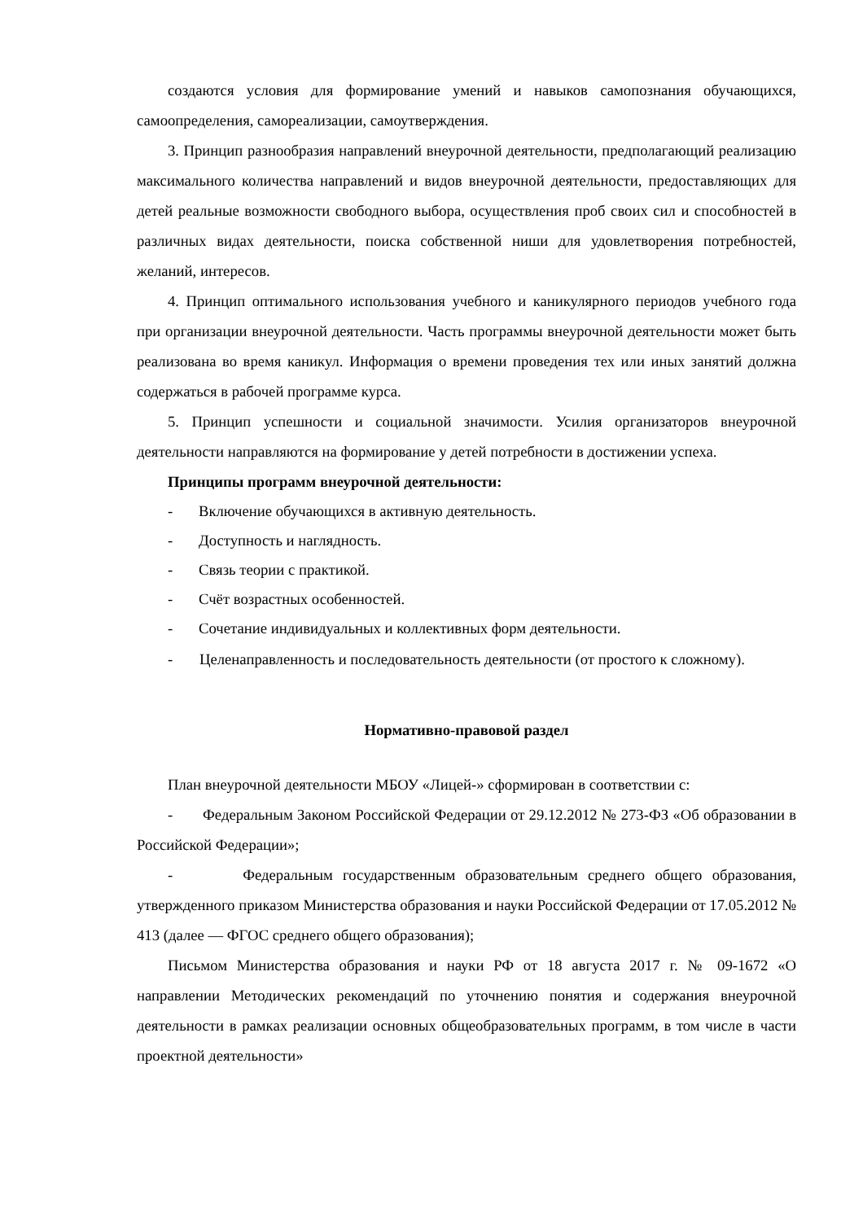создаются условия для формирование умений и навыков самопознания обучающихся, самоопределения, самореализации, самоутверждения.
3. Принцип разнообразия направлений внеурочной деятельности, предполагающий реализацию максимального количества направлений и видов внеурочной деятельности, предоставляющих для детей реальные возможности свободного выбора, осуществления проб своих сил и способностей в различных видах деятельности, поиска собственной ниши для удовлетворения потребностей, желаний, интересов.
4. Принцип оптимального использования учебного и каникулярного периодов учебного года при организации внеурочной деятельности. Часть программы внеурочной деятельности может быть реализована во время каникул. Информация о времени проведения тех или иных занятий должна содержаться в рабочей программе курса.
5. Принцип успешности и социальной значимости. Усилия организаторов внеурочной деятельности направляются на формирование у детей потребности в достижении успеха.
Принципы программ внеурочной деятельности:
- Включение обучающихся в активную деятельность.
- Доступность и наглядность.
- Связь теории с практикой.
- Счёт возрастных особенностей.
- Сочетание индивидуальных и коллективных форм деятельности.
- Целенаправленность и последовательность деятельности (от простого к сложному).
Нормативно-правовой раздел
План внеурочной деятельности МБОУ «Лицей-» сформирован в соответствии с:
- Федеральным Законом Российской Федерации от 29.12.2012 № 273-ФЗ «Об образовании в Российской Федерации»;
- Федеральным государственным образовательным среднего общего образования, утвержденного приказом Министерства образования и науки Российской Федерации от 17.05.2012 № 413 (далее — ФГОС среднего общего образования);
Письмом Министерства образования и науки РФ от 18 августа 2017 г. № 09-1672 «О направлении Методических рекомендаций по уточнению понятия и содержания внеурочной деятельности в рамках реализации основных общеобразовательных программ, в том числе в части проектной деятельности»